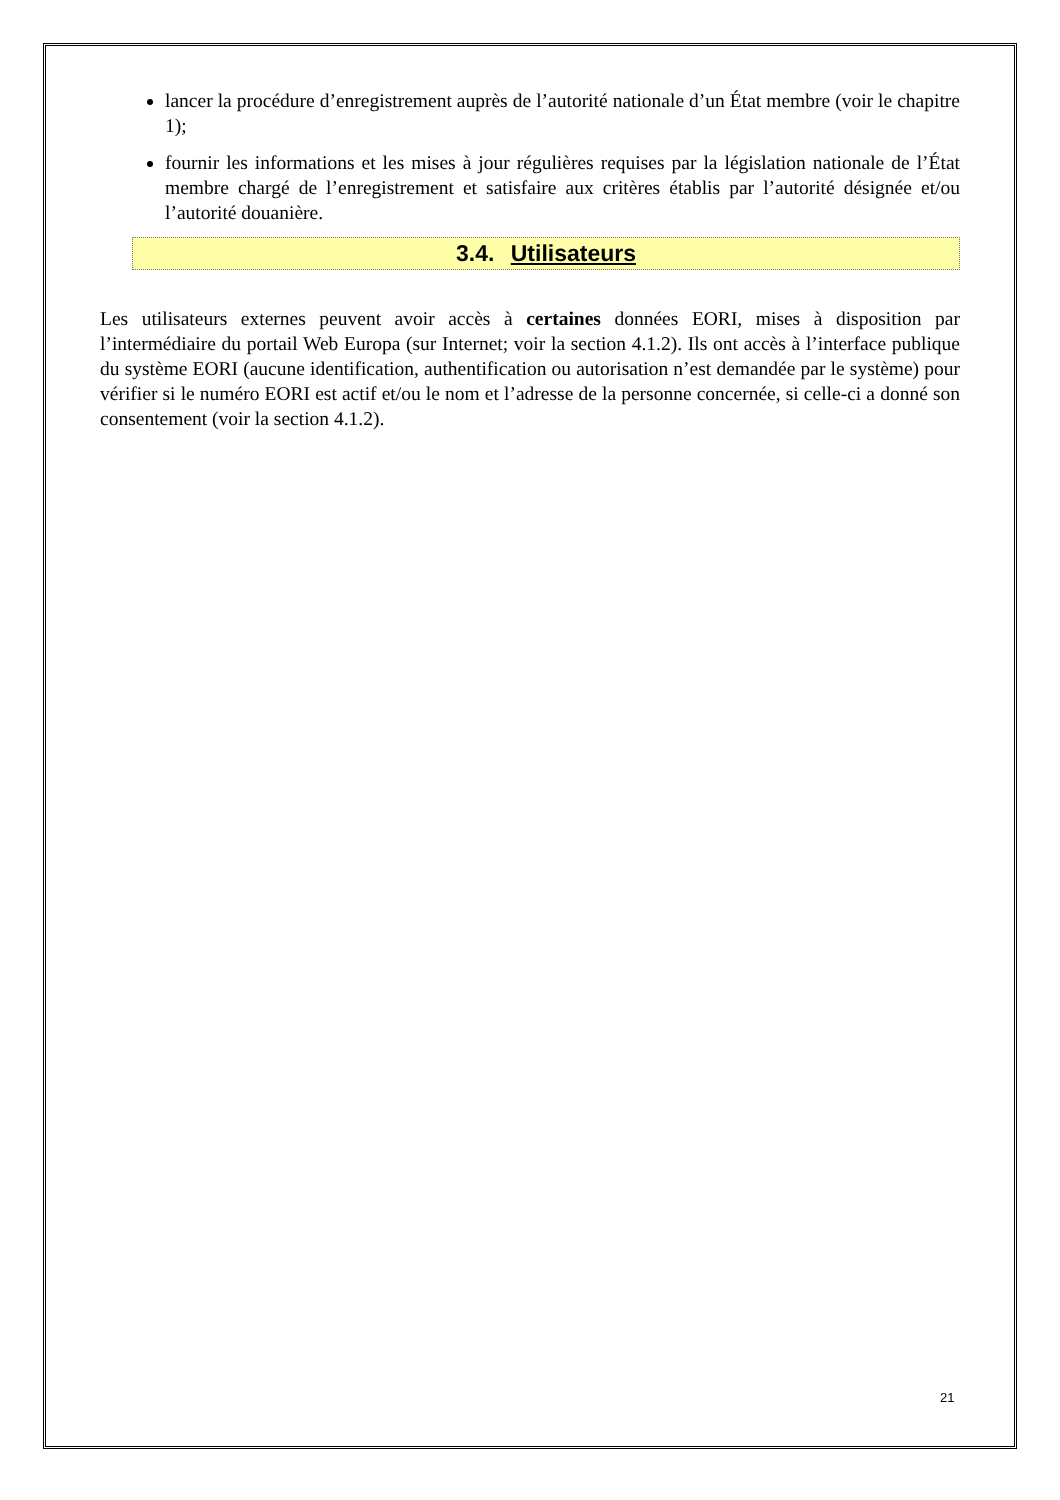lancer la procédure d’enregistrement auprès de l’autorité nationale d’un État membre (voir le chapitre 1);
fournir les informations et les mises à jour régulières requises par la législation nationale de l’État membre chargé de l’enregistrement et satisfaire aux critères établis par l’autorité désignée et/ou l’autorité douanière.
3.4. Utilisateurs
Les utilisateurs externes peuvent avoir accès à certaines données EORI, mises à disposition par l’intermédiaire du portail Web Europa (sur Internet; voir la section 4.1.2). Ils ont accès à l’interface publique du système EORI (aucune identification, authentification ou autorisation n’est demandée par le système) pour vérifier si le numéro EORI est actif et/ou le nom et l’adresse de la personne concernée, si celle-ci a donné son consentement (voir la section 4.1.2).
21